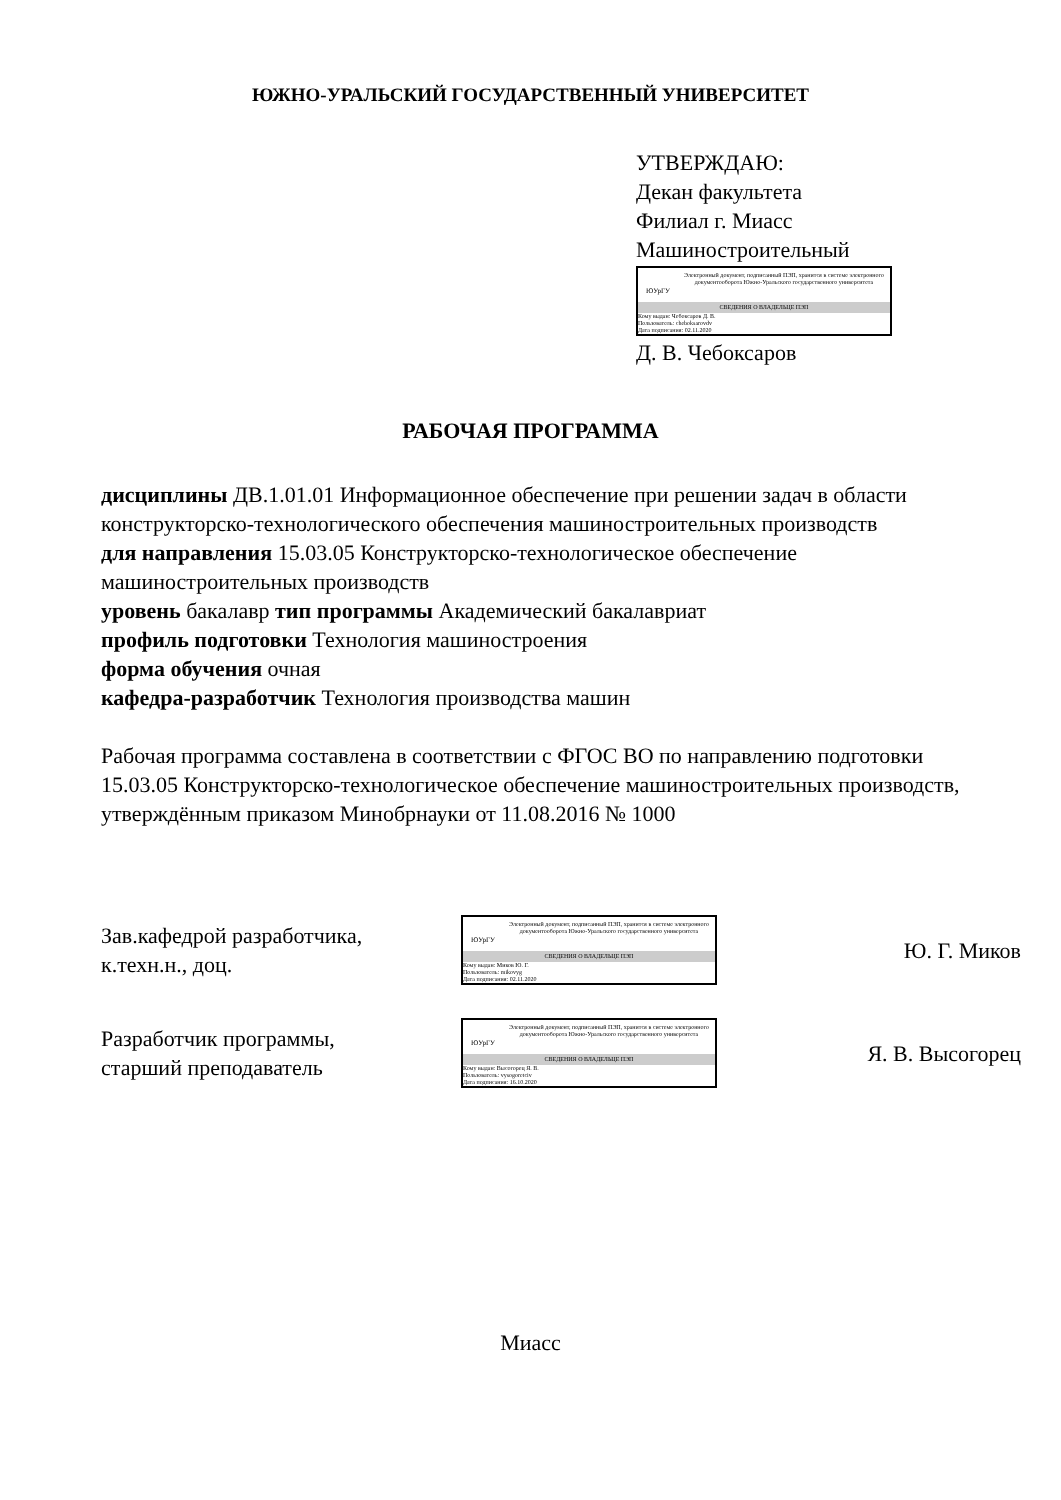ЮЖНО-УРАЛЬСКИЙ ГОСУДАРСТВЕННЫЙ УНИВЕРСИТЕТ
УТВЕРЖДАЮ:
Декан факультета
Филиал г. Миасс
Машиностроительный
ЮУрГУ
Электронный документ, подписанный ПЭП, хранится в системе электронного документооборота Южно-Уральского государственного университета
СВЕДЕНИЯ О ВЛАДЕЛЬЦЕ ПЭП
Кому выдан: Чебоксаров Д. В.
Пользователь: cheboksarovdv
Дата подписания: 02.11.2020
Д. В. Чебоксаров
РАБОЧАЯ ПРОГРАММА
дисциплины ДВ.1.01.01 Информационное обеспечение при решении задач в области конструкторско-технологического обеспечения машиностроительных производств
для направления 15.03.05 Конструкторско-технологическое обеспечение машиностроительных производств
уровень бакалавр тип программы Академический бакалавриат
профиль подготовки Технология машиностроения
форма обучения очная
кафедра-разработчик Технология производства машин
Рабочая программа составлена в соответствии с ФГОС ВО по направлению подготовки 15.03.05 Конструкторско-технологическое обеспечение машиностроительных производств, утверждённым приказом Минобрнауки от 11.08.2016 № 1000
Зав.кафедрой разработчика,
к.техн.н., доц.
ЮУрГУ
Электронный документ, подписанный ПЭП, хранится в системе электронного документооборота Южно-Уральского государственного университета
СВЕДЕНИЯ О ВЛАДЕЛЬЦЕ ПЭП
Кому выдан: Миков Ю. Г.
Пользователь: mikovyg
Дата подписания: 02.11.2020
Ю. Г. Миков
Разработчик программы,
старший преподаватель
ЮУрГУ
Электронный документ, подписанный ПЭП, хранится в системе электронного документооборота Южно-Уральского государственного университета
СВЕДЕНИЯ О ВЛАДЕЛЬЦЕ ПЭП
Кому выдан: Высогорец Я. В.
Пользователь: vysogoretciv
Дата подписания: 16.10.2020
Я. В. Высогорец
Миасс